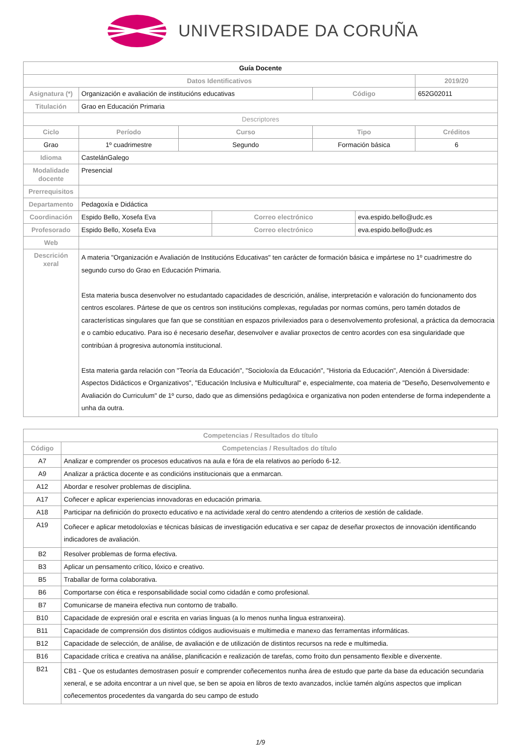UNIVERSIDADE DA CORUÑA
| Guía Docente | | | | | | |
| Datos Identificativos | | | | | | 2019/20 |
| Asignatura (*) | Organización e avaliación de institucións educativas | | | Código | | 652G02011 |
| Titulación | Grao en Educación Primaria | | | | | |
| Descriptores | | | | | | |
| Ciclo | Período | Curso | | Tipo | | Créditos |
| Grao | 1º cuadrimestre | Segundo | | Formación básica | | 6 |
| Idioma | CastelánGalego | | | | | |
| Modalidade docente | Presencial | | | | | |
| Prerrequisitos | | | | | | |
| Departamento | Pedagoxía e Didáctica | | | | | |
| Coordinación | Espido Bello, Xosefa Eva | | Correo electrónico | | eva.espido.bello@udc.es | |
| Profesorado | Espido Bello, Xosefa Eva | | Correo electrónico | | eva.espido.bello@udc.es | |
| Web | | | | | | |
| Descrición xeral | A materia "Organización e Avaliación de Institucións Educativas" ten carácter de formación básica e impártese no 1º cuadrimestre do segundo curso do Grao en Educación Primaria. Esta materia busca desenvolver no estudantado capacidades de descrición, análise, interpretación e valoración do funcionamento dos centros escolares. Pártese de que os centros son institucións complexas, reguladas por normas comúns, pero tamén dotados de características singulares que fan que se constitúan en espazos privilexiados para o desenvolvemento profesional, a práctica da democracia e o cambio educativo. Para iso é necesario deseñar, desenvolver e avaliar proxectos de centro acordes con esa singularidade que contribúan á progresiva autonomía institucional. Esta materia garda relación con "Teoría da Educación", "Socioloxía da Educación", "Historia da Educación", Atención á Diversidade: Aspectos Didácticos e Organizativos", "Educación Inclusiva e Multicultural" e, especialmente, coa materia de "Deseño, Desenvolvemento e Avaliación do Curriculum" de 1º curso, dado que as dimensións pedagóxica e organizativa non poden entenderse de forma independente a unha da outra. | | | | | |
| Competencias / Resultados do título | |
| Código | Competencias / Resultados do título |
| A7 | Analizar e comprender os procesos educativos na aula e fóra de ela relativos ao período 6-12. |
| A9 | Analizar a práctica docente e as condicións institucionais que a enmarcan. |
| A12 | Abordar e resolver problemas de disciplina. |
| A17 | Coñecer e aplicar experiencias innovadoras en educación primaria. |
| A18 | Participar na definición do proxecto educativo e na actividade xeral do centro atendendo a criterios de xestión de calidade. |
| A19 | Coñecer e aplicar metodoloxías e técnicas básicas de investigación educativa e ser capaz de deseñar proxectos de innovación identificando indicadores de avaliación. |
| B2 | Resolver problemas de forma efectiva. |
| B3 | Aplicar un pensamento crítico, lóxico e creativo. |
| B5 | Traballar de forma colaborativa. |
| B6 | Comportarse con ética e responsabilidade social como cidadán e como profesional. |
| B7 | Comunicarse de maneira efectiva nun contorno de traballo. |
| B10 | Capacidade de expresión oral e escrita en varias linguas (a lo menos nunha lingua estranxeira). |
| B11 | Capacidade de comprensión dos distintos códigos audiovisuais e multimedia e manexo das ferramentas informáticas. |
| B12 | Capacidade de selección, de análise, de avaliación e de utilización de distintos recursos na rede e multimedia. |
| B16 | Capacidade crítica e creativa na análise, planificación e realización de tarefas, como froito dun pensamento flexible e diverxente. |
| B21 | CB1 - Que os estudantes demostrasen posuír e comprender coñecementos nunha área de estudo que parte da base da educación secundaria xeneral, e se adoita encontrar a un nivel que, se ben se apoia en libros de texto avanzados, inclúe tamén algúns aspectos que implican coñecementos procedentes da vangarda do seu campo de estudo |
1/9